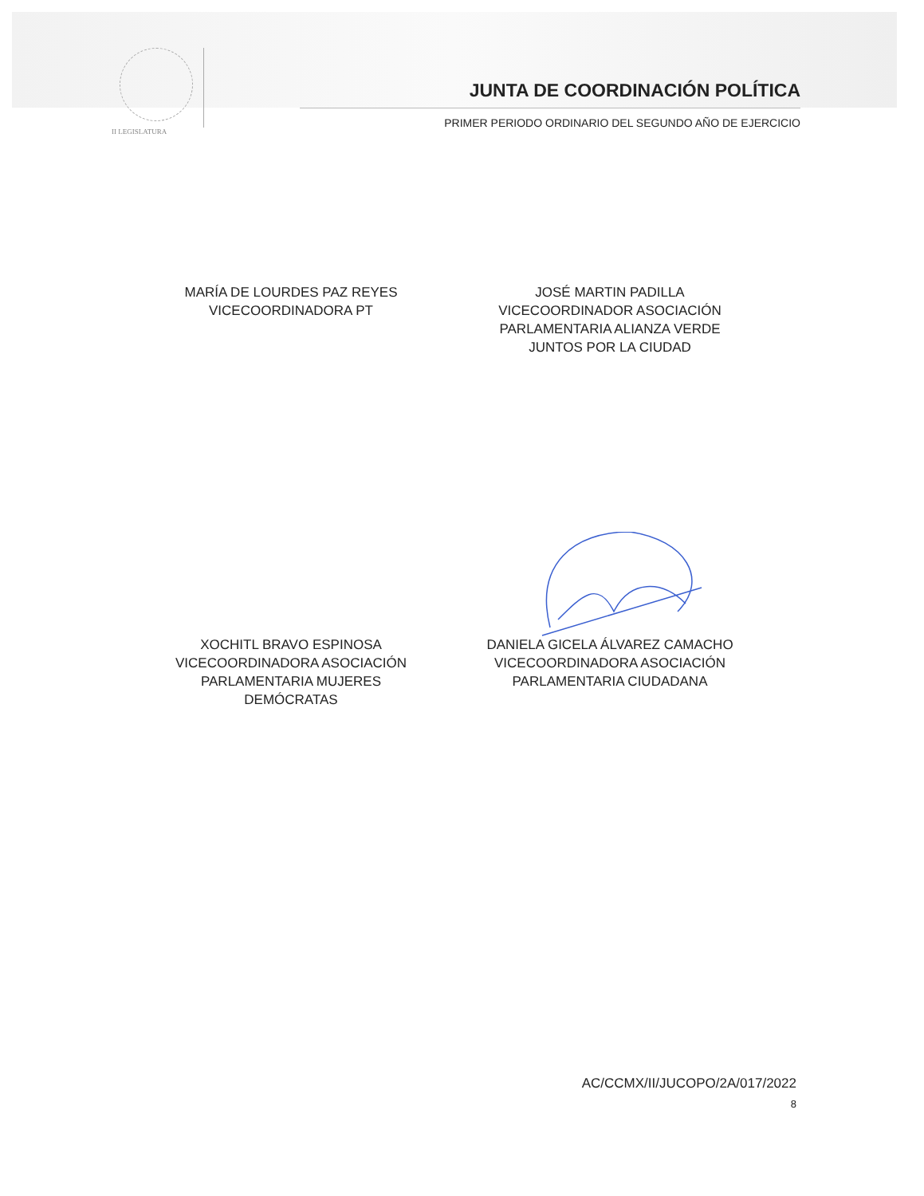II LEGISLATURA
JUNTA DE COORDINACIÓN POLÍTICA
PRIMER PERIODO ORDINARIO DEL SEGUNDO AÑO DE EJERCICIO
MARÍA DE LOURDES PAZ REYES
VICECOORDINADORA PT
JOSÉ MARTIN PADILLA
VICECOORDINADOR ASOCIACIÓN
PARLAMENTARIA ALIANZA VERDE
JUNTOS POR LA CIUDAD
XOCHITL BRAVO ESPINOSA
VICECOORDINADORA ASOCIACIÓN
PARLAMENTARIA MUJERES
DEMÓCRATAS
DANIELA GICELA ÁLVAREZ CAMACHO
VICECOORDINADORA ASOCIACIÓN
PARLAMENTARIA CIUDADANA
AC/CCMX/II/JUCOPO/2A/017/2022
8